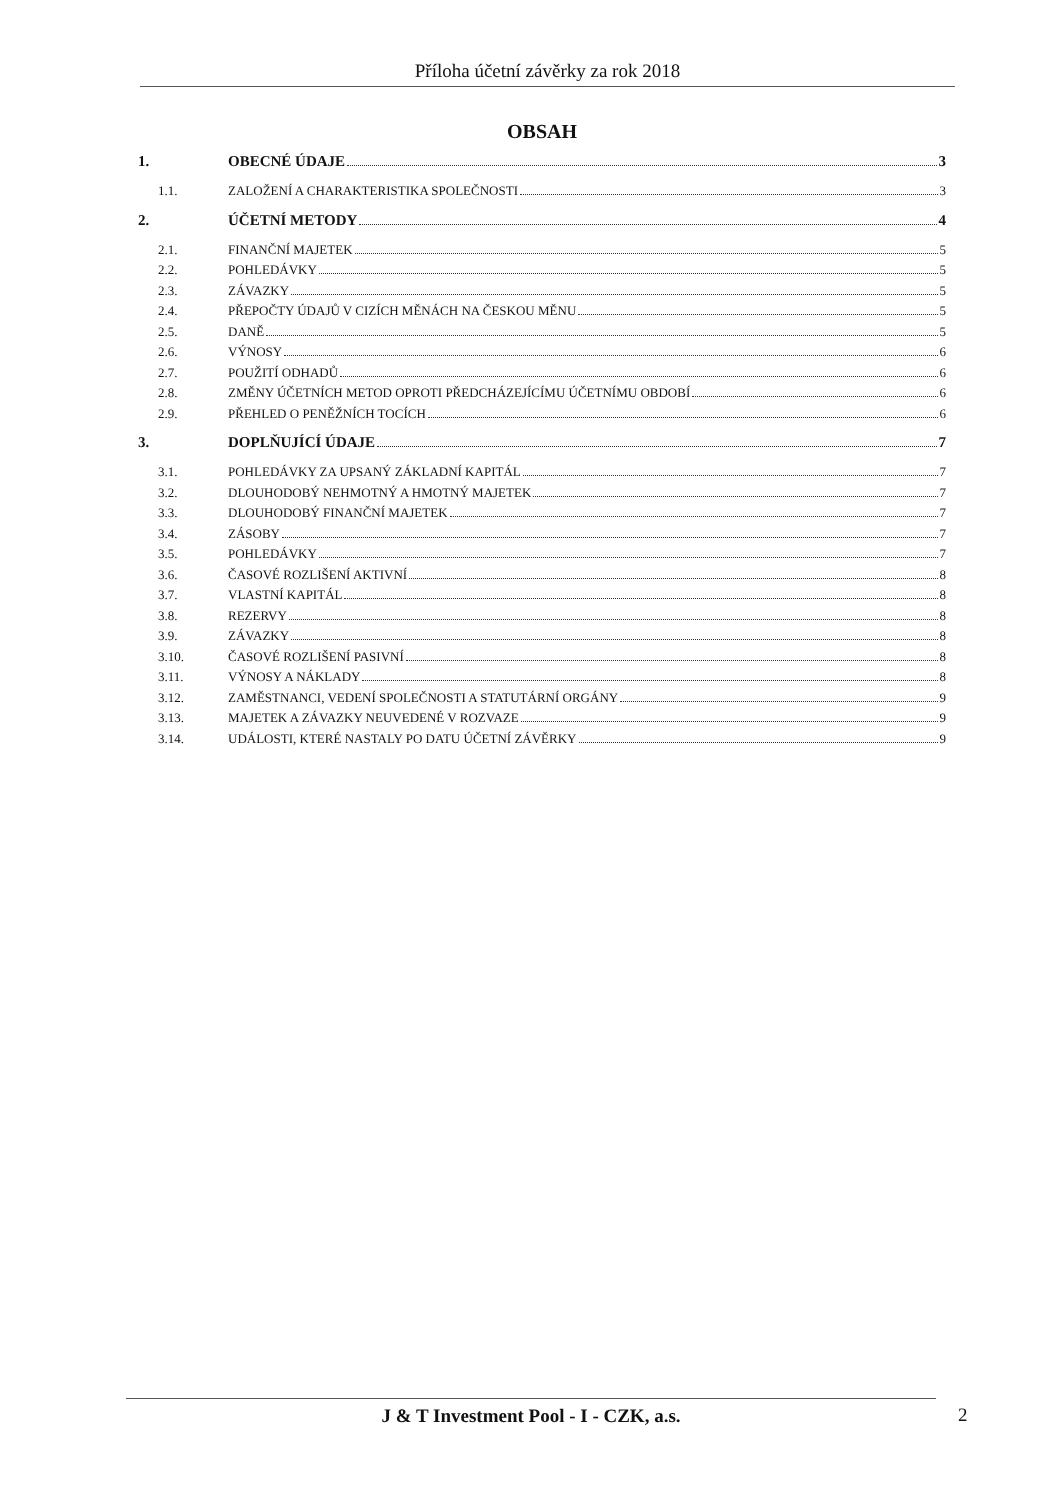Příloha účetní závěrky za rok 2018
OBSAH
1. OBECNÉ ÚDAJE 3
1.1. ZALOŽENÍ A CHARAKTERISTIKA SPOLEČNOSTI 3
2. ÚČETNÍ METODY 4
2.1. FINANČNÍ MAJETEK 5
2.2. POHLEDÁVKY 5
2.3. ZÁVAZKY 5
2.4. PŘEPOČTY ÚDAJŮ V CIZÍCH MĚNÁCH NA ČESKOU MĚNU 5
2.5. DANĚ 5
2.6. VÝNOSY 6
2.7. POUŽITÍ ODHADŮ 6
2.8. ZMĚNY ÚČETNÍCH METOD OPROTI PŘEDCHÁZEJÍCÍMU ÚČETNÍMU OBDOBÍ 6
2.9. PŘEHLED O PENĚŽNÍCH TOCÍCH 6
3. DOPLŇUJÍCÍ ÚDAJE 7
3.1. POHLEDÁVKY ZA UPSANÝ ZÁKLADNÍ KAPITÁL 7
3.2. DLOUHODOBÝ NEHMOTNÝ A HMOTNÝ MAJETEK 7
3.3. DLOUHODOBÝ FINANČNÍ MAJETEK 7
3.4. ZÁSOBY 7
3.5. POHLEDÁVKY 7
3.6. ČASOVÉ ROZLIŠENÍ AKTIVNÍ 8
3.7. VLASTNÍ KAPITÁL 8
3.8. REZERVY 8
3.9. ZÁVAZKY 8
3.10. ČASOVÉ ROZLIŠENÍ PASIVNÍ 8
3.11. VÝNOSY A NÁKLADY 8
3.12. ZAMĚSTNANCI, VEDENÍ SPOLEČNOSTI A STATUTÁRNÍ ORGÁNY 9
3.13. MAJETEK A ZÁVAZKY NEUVEDENÉ V ROZVAZE 9
3.14. UDÁLOSTI, KTERÉ NASTALY PO DATU ÚČETNÍ ZÁVĚRKY 9
J & T Investment Pool - I - CZK, a.s. 2